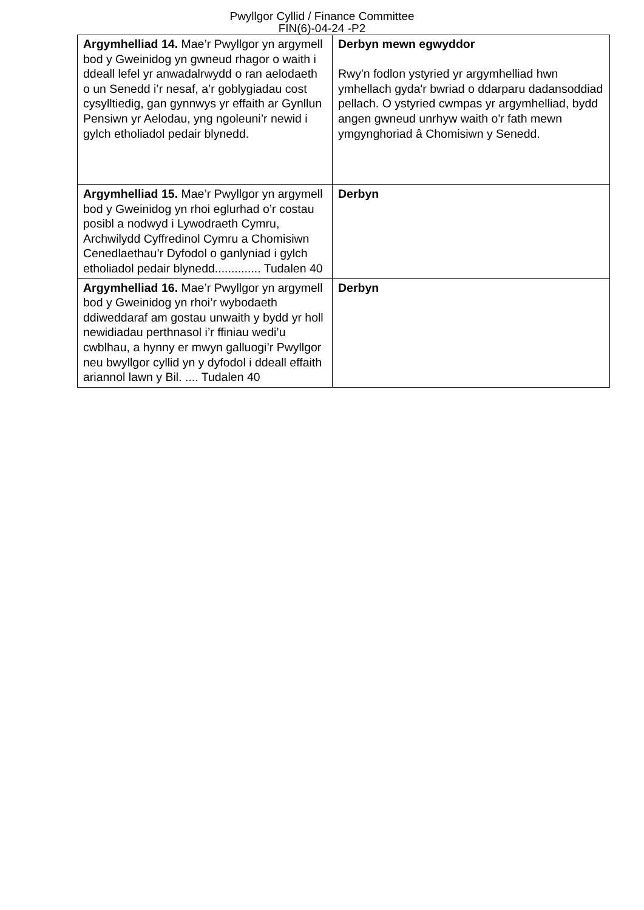Pwyllgor Cyllid / Finance Committee
FIN(6)-04-24 -P2
| Argymhelliad 14. Mae’r Pwyllgor yn argymell bod y Gweinidog yn gwneud rhagor o waith i ddeall lefel yr anwadalrwydd o ran aelodaeth o un Senedd i’r nesaf, a’r goblygiadau cost cysylltiedig, gan gynnwys yr effaith ar Gynllun Pensiwn yr Aelodau, yng ngoleuni’r newid i gylch etholiadol pedair blynedd. | Derbyn mewn egwyddor Rwy'n fodlon ystyried yr argymhelliad hwn ymhellach gyda'r bwriad o ddarparu dadansoddiad pellach. O ystyried cwmpas yr argymhelliad, bydd angen gwneud unrhyw waith o'r fath mewn ymgynghoriad â Chomisiwn y Senedd. |
| Argymhelliad 15. Mae’r Pwyllgor yn argymell bod y Gweinidog yn rhoi eglurhad o’r costau posibl a nodwyd i Lywodraeth Cymru, Archwilydd Cyffredinol Cymru a Chomisiwn Cenedlaethau’r Dyfodol o ganlyniad i gylch etholiadol pedair blynedd.............. Tudalen 40 | Derbyn |
| Argymhelliad 16. Mae’r Pwyllgor yn argymell bod y Gweinidog yn rhoi’r wybodaeth ddiweddaraf am gostau unwaith y bydd yr holl newidiadau perthnasol i’r ffiniau wedi’u cwblhau, a hynny er mwyn galluogi’r Pwyllgor neu bwyllgor cyllid yn y dyfodol i ddeall effaith ariannol lawn y Bil. .... Tudalen 40 | Derbyn |